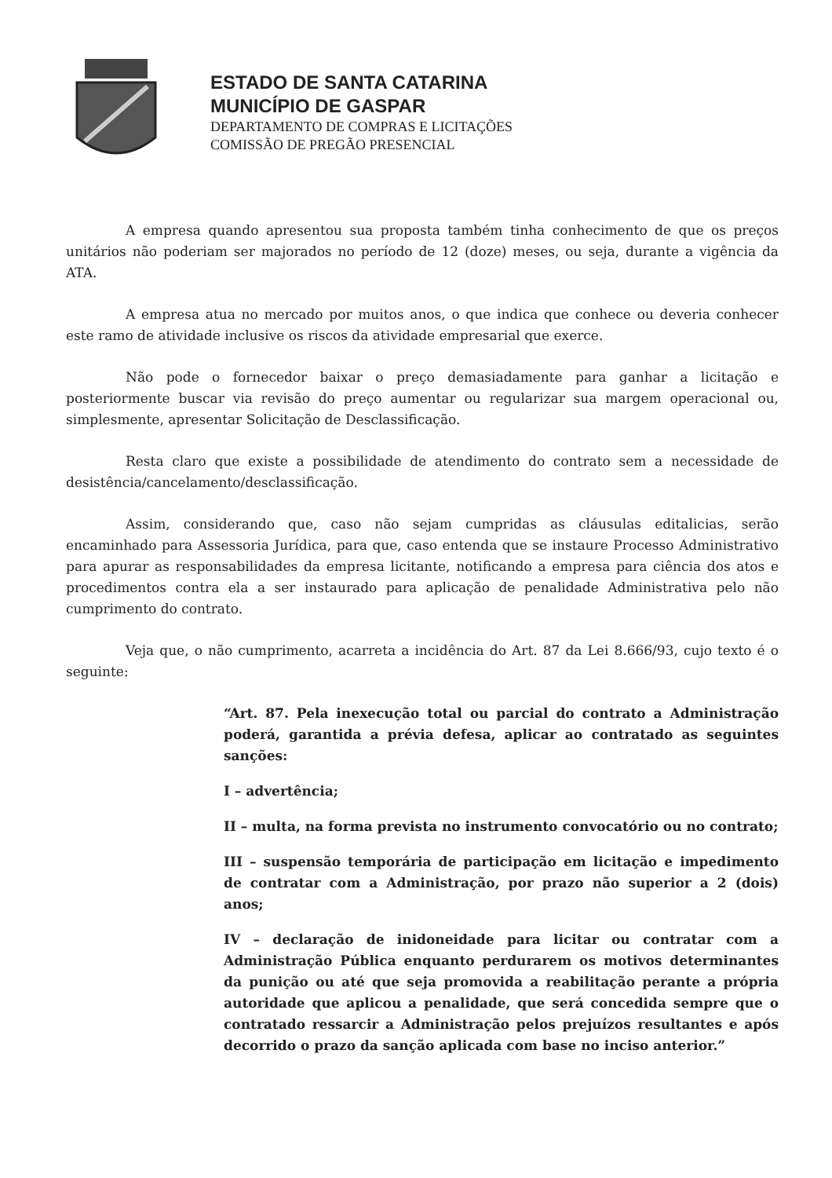ESTADO DE SANTA CATARINA
MUNICÍPIO DE GASPAR
DEPARTAMENTO DE COMPRAS E LICITAÇÕES
COMISSÃO DE PREGÃO PRESENCIAL
A empresa quando apresentou sua proposta também tinha conhecimento de que os preços unitários não poderiam ser majorados no período de 12 (doze) meses, ou seja, durante a vigência da ATA.
A empresa atua no mercado por muitos anos, o que indica que conhece ou deveria conhecer este ramo de atividade inclusive os riscos da atividade empresarial que exerce.
Não pode o fornecedor baixar o preço demasiadamente para ganhar a licitação e posteriormente buscar via revisão do preço aumentar ou regularizar sua margem operacional ou, simplesmente, apresentar Solicitação de Desclassificação.
Resta claro que existe a possibilidade de atendimento do contrato sem a necessidade de desistência/cancelamento/desclassificação.
Assim, considerando que, caso não sejam cumpridas as cláusulas editalicias, serão encaminhado para Assessoria Jurídica, para que, caso entenda que se instaure Processo Administrativo para apurar as responsabilidades da empresa licitante, notificando a empresa para ciência dos atos e procedimentos contra ela a ser instaurado para aplicação de penalidade Administrativa pelo não cumprimento do contrato.
Veja que, o não cumprimento, acarreta a incidência do Art. 87 da Lei 8.666/93, cujo texto é o seguinte:
“Art. 87. Pela inexecução total ou parcial do contrato a Administração poderá, garantida a prévia defesa, aplicar ao contratado as seguintes sanções:
I – advertência;
II – multa, na forma prevista no instrumento convocatório ou no contrato;
III – suspensão temporária de participação em licitação e impedimento de contratar com a Administração, por prazo não superior a 2 (dois) anos;
IV – declaração de inidoneidade para licitar ou contratar com a Administração Pública enquanto perdurarem os motivos determinantes da punição ou até que seja promovida a reabilitação perante a própria autoridade que aplicou a penalidade, que será concedida sempre que o contratado ressarcir a Administração pelos prejuízos resultantes e após decorrido o prazo da sanção aplicada com base no inciso anterior.”